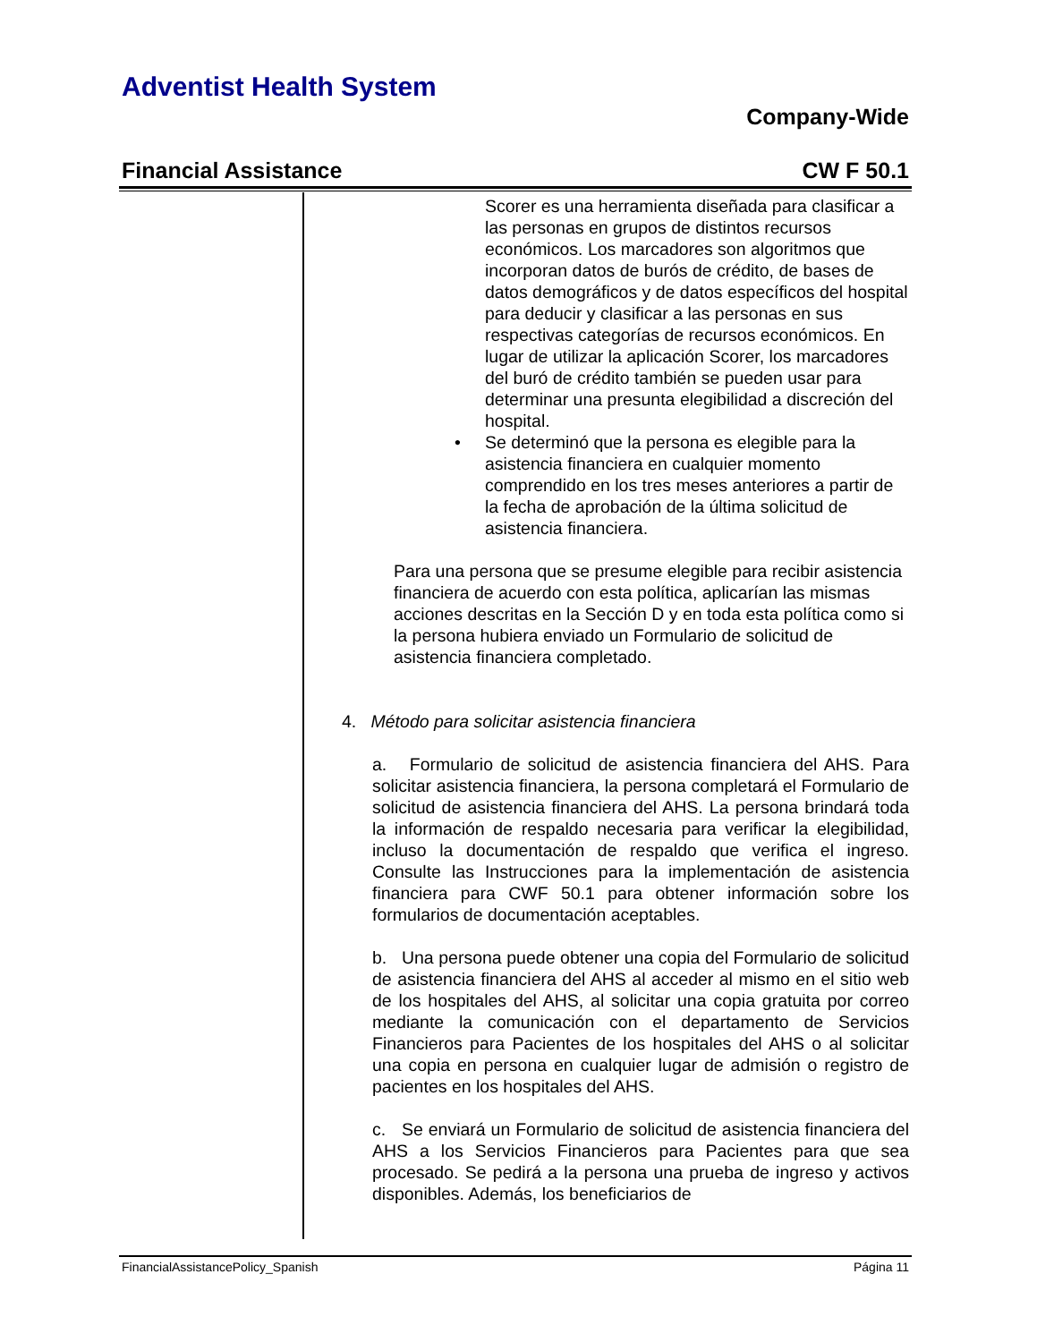Adventist Health System
Company-Wide
Financial Assistance CW F 50.1
Scorer es una herramienta diseñada para clasificar a las personas en grupos de distintos recursos económicos. Los marcadores son algoritmos que incorporan datos de burós de crédito, de bases de datos demográficos y de datos específicos del hospital para deducir y clasificar a las personas en sus respectivas categorías de recursos económicos. En lugar de utilizar la aplicación Scorer, los marcadores del buró de crédito también se pueden usar para determinar una presunta elegibilidad a discreción del hospital.
• Se determinó que la persona es elegible para la asistencia financiera en cualquier momento comprendido en los tres meses anteriores a partir de la fecha de aprobación de la última solicitud de asistencia financiera.
Para una persona que se presume elegible para recibir asistencia financiera de acuerdo con esta política, aplicarían las mismas acciones descritas en la Sección D y en toda esta política como si la persona hubiera enviado un Formulario de solicitud de asistencia financiera completado.
4. Método para solicitar asistencia financiera
a. Formulario de solicitud de asistencia financiera del AHS. Para solicitar asistencia financiera, la persona completará el Formulario de solicitud de asistencia financiera del AHS. La persona brindará toda la información de respaldo necesaria para verificar la elegibilidad, incluso la documentación de respaldo que verifica el ingreso. Consulte las Instrucciones para la implementación de asistencia financiera para CWF 50.1 para obtener información sobre los formularios de documentación aceptables.
b. Una persona puede obtener una copia del Formulario de solicitud de asistencia financiera del AHS al acceder al mismo en el sitio web de los hospitales del AHS, al solicitar una copia gratuita por correo mediante la comunicación con el departamento de Servicios Financieros para Pacientes de los hospitales del AHS o al solicitar una copia en persona en cualquier lugar de admisión o registro de pacientes en los hospitales del AHS.
c. Se enviará un Formulario de solicitud de asistencia financiera del AHS a los Servicios Financieros para Pacientes para que sea procesado. Se pedirá a la persona una prueba de ingreso y activos disponibles. Además, los beneficiarios de
FinancialAssistancePolicy_Spanish Página 11